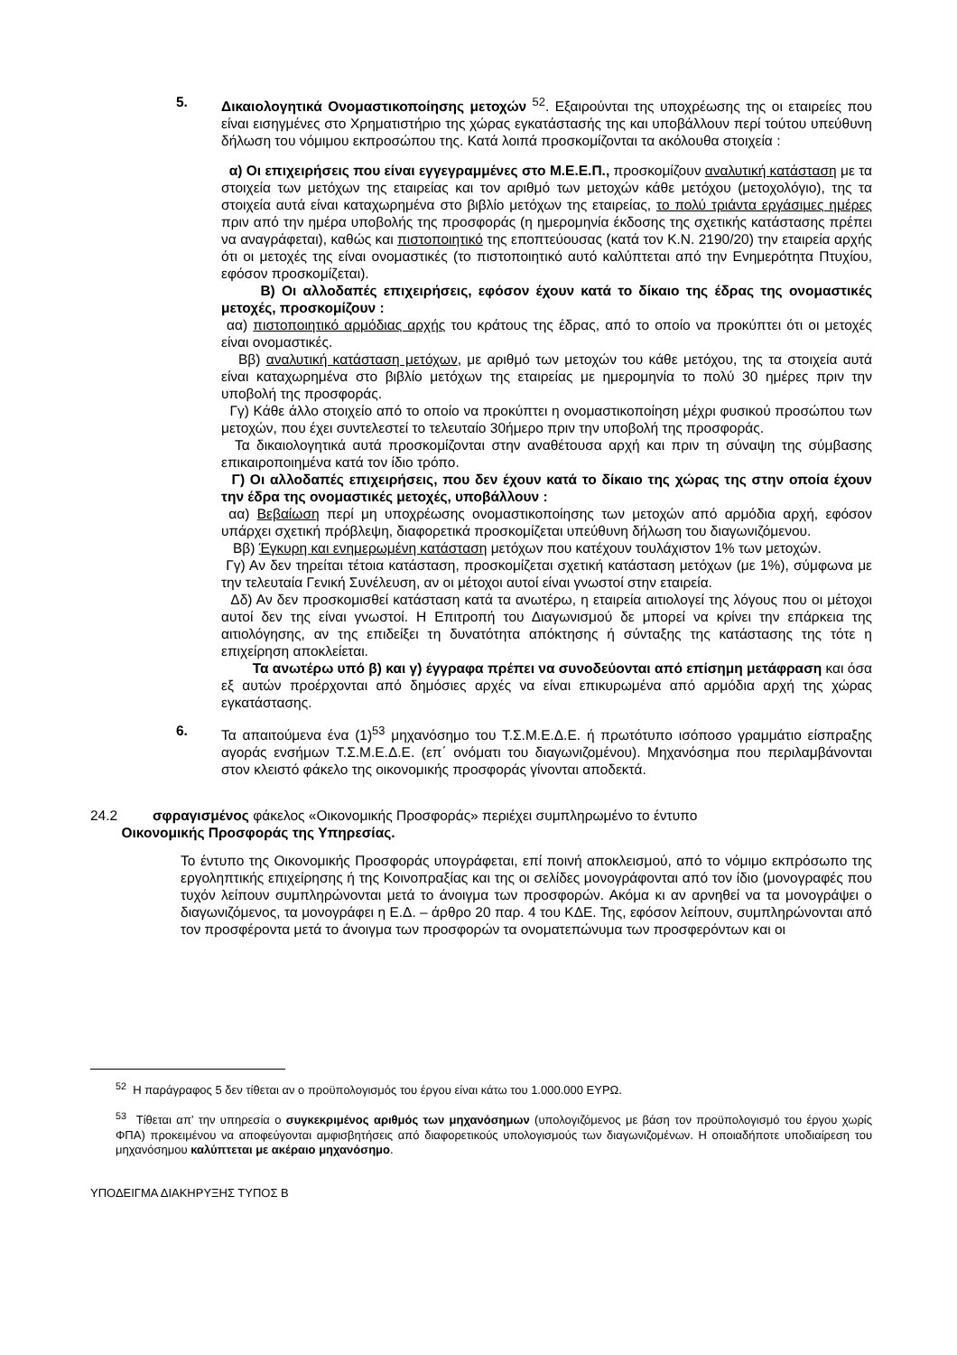5. Δικαιολογητικά Ονομαστικοποίησης μετοχών <sup>52</sup>. Εξαιρούνται της υποχρέωσης της οι εταιρείες που είναι εισηγμένες στο Χρηματιστήριο της χώρας εγκατάστασής της και υποβάλλουν περί τούτου υπεύθυνη δήλωση του νόμιμου εκπροσώπου της. Κατά λοιπά προσκομίζονται τα ακόλουθα στοιχεία :
α) Οι επιχειρήσεις που είναι εγγεγραμμένες στο Μ.Ε.Ε.Π., προσκομίζουν αναλυτική κατάσταση με τα στοιχεία των μετόχων της εταιρείας και τον αριθμό των μετοχών κάθε μετόχου (μετοχολόγιο), της τα στοιχεία αυτά είναι καταχωρημένα στο βιβλίο μετόχων της εταιρείας, το πολύ τριάντα εργάσιμες ημέρες πριν από την ημέρα υποβολής της προσφοράς (η ημερομηνία έκδοσης της σχετικής κατάστασης πρέπει να αναγράφεται), καθώς και πιστοποιητικό της εποπτεύουσας (κατά τον Κ.Ν. 2190/20) την εταιρεία αρχής ότι οι μετοχές της είναι ονομαστικές (το πιστοποιητικό αυτό καλύπτεται από την Ενημερότητα Πτυχίου, εφόσον προσκομίζεται).
Β) Οι αλλοδαπές επιχειρήσεις, εφόσον έχουν κατά το δίκαιο της έδρας της ονομαστικές μετοχές, προσκομίζουν :
αα) πιστοποιητικό αρμόδιας αρχής του κράτους της έδρας, από το οποίο να προκύπτει ότι οι μετοχές είναι ονομαστικές.
Ββ) αναλυτική κατάσταση μετόχων, με αριθμό των μετοχών του κάθε μετόχου, της τα στοιχεία αυτά είναι καταχωρημένα στο βιβλίο μετόχων της εταιρείας με ημερομηνία το πολύ 30 ημέρες πριν την υποβολή της προσφοράς.
Γγ) Κάθε άλλο στοιχείο από το οποίο να προκύπτει η ονομαστικοποίηση μέχρι φυσικού προσώπου των μετοχών, που έχει συντελεστεί το τελευταίο 30ήμερο πριν την υποβολή της προσφοράς.
Τα δικαιολογητικά αυτά προσκομίζονται στην αναθέτουσα αρχή και πριν τη σύναψη της σύμβασης επικαιροποιημένα κατά τον ίδιο τρόπο.
Γ) Οι αλλοδαπές επιχειρήσεις, που δεν έχουν κατά το δίκαιο της χώρας της στην οποία έχουν την έδρα της ονομαστικές μετοχές, υποβάλλουν :
αα) Βεβαίωση περί μη υποχρέωσης ονομαστικοποίησης των μετοχών από αρμόδια αρχή, εφόσον υπάρχει σχετική πρόβλεψη, διαφορετικά προσκομίζεται υπεύθυνη δήλωση του διαγωνιζόμενου.
Ββ) Έγκυρη και ενημερωμένη κατάσταση μετόχων που κατέχουν τουλάχιστον 1% των μετοχών.
Γγ) Αν δεν τηρείται τέτοια κατάσταση, προσκομίζεται σχετική κατάσταση μετόχων (με 1%), σύμφωνα με την τελευταία Γενική Συνέλευση, αν οι μέτοχοι αυτοί είναι γνωστοί στην εταιρεία.
Δδ) Αν δεν προσκομισθεί κατάσταση κατά τα ανωτέρω, η εταιρεία αιτιολογεί της λόγους που οι μέτοχοι αυτοί δεν της είναι γνωστοί. Η Επιτροπή του Διαγωνισμού δε μπορεί να κρίνει την επάρκεια της αιτιολόγησης, αν της επιδείξει τη δυνατότητα απόκτησης ή σύνταξης της κατάστασης της τότε η επιχείρηση αποκλείεται.
Τα ανωτέρω υπό β) και γ) έγγραφα πρέπει να συνοδεύονται από επίσημη μετάφραση και όσα εξ αυτών προέρχονται από δημόσιες αρχές να είναι επικυρωμένα από αρμόδια αρχή της χώρας εγκατάστασης.
6. Τα απαιτούμενα ένα (1)<sup>53</sup> μηχανόσημο του Τ.Σ.Μ.Ε.Δ.Ε. ή πρωτότυπο ισόποσο γραμμάτιο είσπραξης αγοράς ενσήμων Τ.Σ.Μ.Ε.Δ.Ε. (επ΄ ονόματι του διαγωνιζομένου). Μηχανόσημα που περιλαμβάνονται στον κλειστό φάκελο της οικονομικής προσφοράς γίνονται αποδεκτά.
24.2 σφραγισμένος φάκελος «Οικονομικής Προσφοράς» περιέχει συμπληρωμένο το έντυπο
Οικονομικής Προσφοράς της Υπηρεσίας.
Το έντυπο της Οικονομικής Προσφοράς υπογράφεται, επί ποινή αποκλεισμού, από το νόμιμο εκπρόσωπο της εργοληπτικής επιχείρησης ή της Κοινοπραξίας και της οι σελίδες μονογράφονται από τον ίδιο (μονογραφές που τυχόν λείπουν συμπληρώνονται μετά το άνοιγμα των προσφορών. Ακόμα κι αν αρνηθεί να τα μονογράψει ο διαγωνιζόμενος, τα μονογράφει η Ε.Δ. – άρθρο 20 παρ. 4 του ΚΔΕ. Της, εφόσον λείπουν, συμπληρώνονται από τον προσφέροντα μετά το άνοιγμα των προσφορών τα ονοματεπώνυμα των προσφερόντων και οι
<sup>52</sup> Η παράγραφος 5 δεν τίθεται αν ο προϋπολογισμός του έργου είναι κάτω του 1.000.000 ΕΥΡΩ.
<sup>53</sup> Τίθεται απ’ την υπηρεσία ο συγκεκριμένος αριθμός των μηχανόσημων (υπολογιζόμενος με βάση τον προϋπολογισμό του έργου χωρίς ΦΠΑ) προκειμένου να αποφεύγονται αμφισβητήσεις από διαφορετικούς υπολογισμούς των διαγωνιζομένων. Η οποιαδήποτε υποδιαίρεση του μηχανόσημου καλύπτεται με ακέραιο μηχανόσημο.
ΥΠΟΔΕΙΓΜΑ ΔΙΑΚΗΡΥΞΗΣ ΤΥΠΟΣ Β